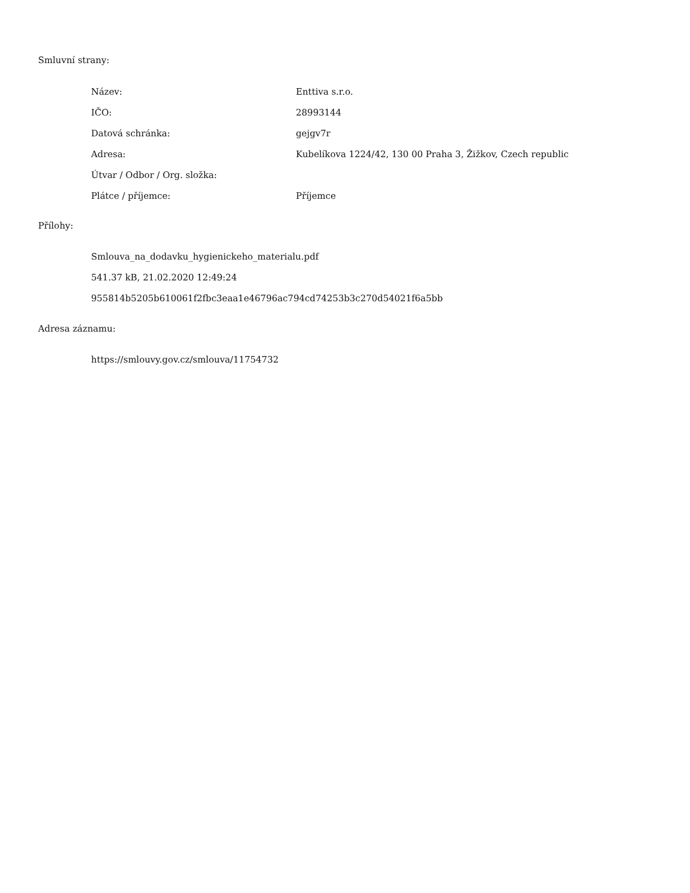Smluvní strany:
| Název: | Enttiva s.r.o. |
| IČO: | 28993144 |
| Datová schránka: | gejgv7r |
| Adresa: | Kubelíkova 1224/42, 130 00 Praha 3, Žižkov, Czech republic |
| Útvar / Odbor / Org. složka: | |
| Plátce / příjemce: | Příjemce |
Přílohy:
Smlouva_na_dodavku_hygienickeho_materialu.pdf
541.37 kB, 21.02.2020 12:49:24
955814b5205b610061f2fbc3eaa1e46796ac794cd74253b3c270d54021f6a5bb
Adresa záznamu:
https://smlouvy.gov.cz/smlouva/11754732